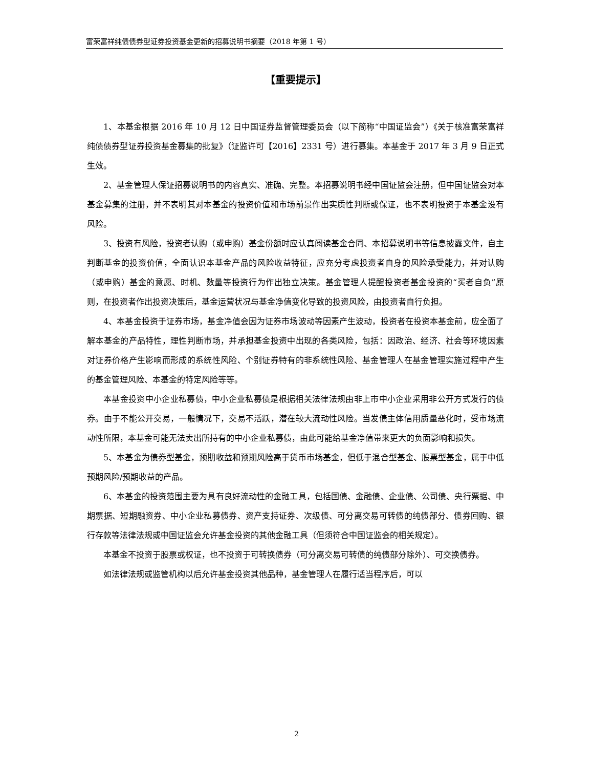富荣富祥纯债债券型证券投资基金更新的招募说明书摘要（2018 年第 1 号）
【重要提示】
1、本基金根据 2016 年 10 月 12 日中国证券监督管理委员会（以下简称“中国证监会”）《关于核准富荣富祥纯债债券型证券投资基金募集的批复》（证监许可【2016】2331 号）进行募集。本基金于 2017 年 3 月 9 日正式生效。
2、基金管理人保证招募说明书的内容真实、准确、完整。本招募说明书经中国证监会注册，但中国证监会对本基金募集的注册，并不表明其对本基金的投资价值和市场前景作出实质性判断或保证，也不表明投资于本基金没有风险。
3、投资有风险，投资者认购（或申购）基金份额时应认真阅读基金合同、本招募说明书等信息披露文件，自主判断基金的投资价值，全面认识本基金产品的风险收益特征，应充分考虑投资者自身的风险承受能力，并对认购（或申购）基金的意愿、时机、数量等投资行为作出独立决策。基金管理人提醒投资者基金投资的“买者自负”原则，在投资者作出投资决策后，基金运营状况与基金净值变化导致的投资风险，由投资者自行负担。
4、本基金投资于证券市场，基金净值会因为证券市场波动等因素产生波动，投资者在投资本基金前，应全面了解本基金的产品特性，理性判断市场，并承担基金投资中出现的各类风险，包括：因政治、经济、社会等环境因素对证券价格产生影响而形成的系统性风险、个别证券特有的非系统性风险、基金管理人在基金管理实施过程中产生的基金管理风险、本基金的特定风险等等。
本基金投资中小企业私募债，中小企业私募债是根据相关法律法规由非上市中小企业采用非公开方式发行的债券。由于不能公开交易，一般情况下，交易不活跃，潜在较大流动性风险。当发债主体信用质量恶化时，受市场流动性所限，本基金可能无法卖出所持有的中小企业私募债，由此可能给基金净值带来更大的负面影响和损失。
5、本基金为债券型基金，预期收益和预期风险高于货币市场基金，但低于混合型基金、股票型基金，属于中低预期风险/预期收益的产品。
6、本基金的投资范围主要为具有良好流动性的金融工具，包括国债、金融债、企业债、公司债、央行票据、中期票据、短期融资券、中小企业私募债券、资产支持证券、次级债、可分离交易可转债的纯债部分、债券回购、银行存款等法律法规或中国证监会允许基金投资的其他金融工具（但须符合中国证监会的相关规定）。
本基金不投资于股票或权证，也不投资于可转换债券（可分离交易可转债的纯债部分除外）、可交换债券。
如法律法规或监管机构以后允许基金投资其他品种，基金管理人在履行适当程序后，可以
2